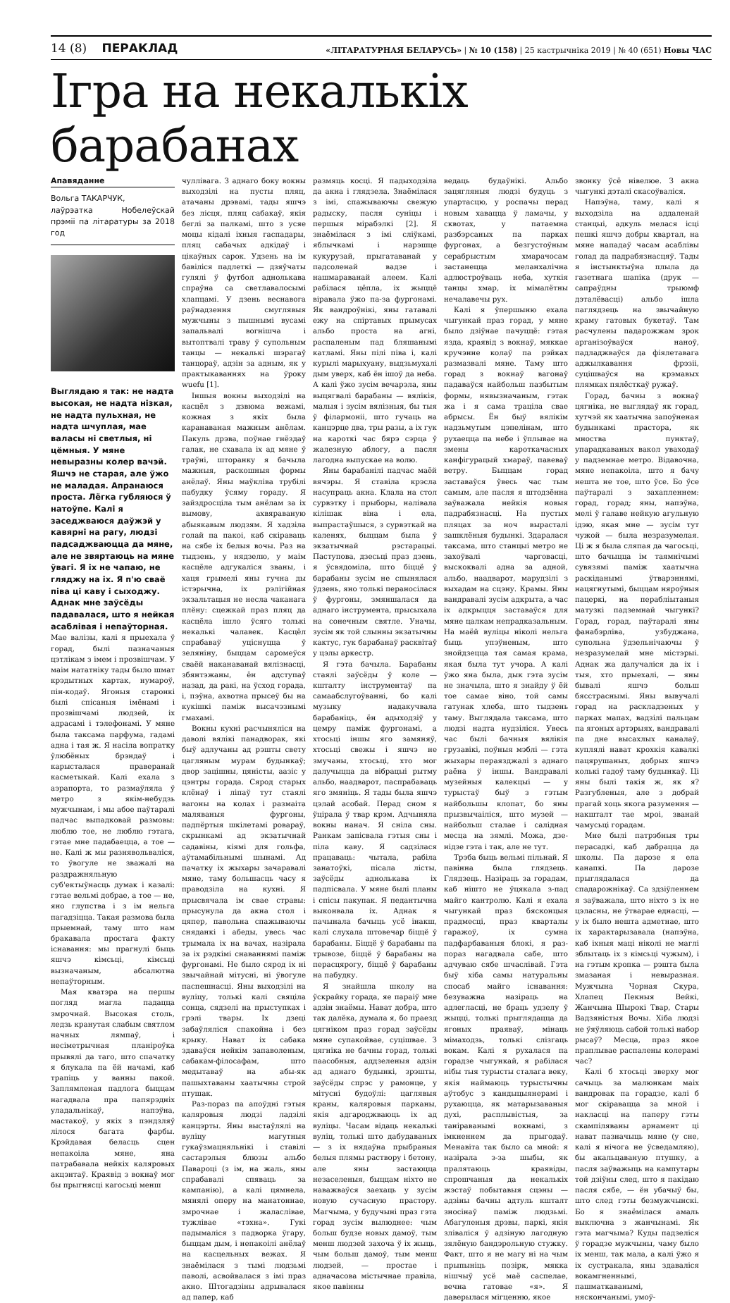14 (8) ПЕРАКЛАД
«ЛІТАРАТУРНАЯ БЕЛАРУСЬ» | № 10 (158) | 25 кастрычніка 2019 | № 40 (651) Новы ЧАС
Ігра на некалькіх барабанах
Апавяданне
Вольга ТАКАРЧУК,
лаўрэатка Нобелеўскай прэміі па літаратуры за 2018 год
Выглядаю я так: не надта высокая, не надта нізкая, не надта пульхная, не надта шчуплая, мае валасы ні светлыя, ні цёмныя. У мяне невыразны колер вачэй. Яшчэ не старая, але ўжо не маладая. Апранаюся проста. Лёгка губляюся ў натоўпе. Калі я заседжваюся даўжэй у кавярні на рагу, людзі падсаджваюцца да мяне, але не звяртаюць на мяне ўвагі. Я іх не чапаю, не гляджу на іх. Я п'ю сваё піва ці каву і сыходжу.
Аднак мне заўсёды падавалася, што я нейкая асаблівая і непаўторная.
Мае валізы, калі я прыехала ў горад, былі пазначаныя цэтлікам з імем і прозвішчам. У маім нататніку тады было шмат крэдытных картак, нумароў, пін-кодаў. Ягоныя старонкі былі спісаныя імёнамі і прозвішчамі людзей, іх адрасамі і тэлефонамі. У мяне была таксама парфума, гадамі адна і тая ж. Я насіла вопратку ўлюбёных брэндаў і карысталася праверанай касметыкай. Калі ехала з аэрапорта, то размаўляла ў метро з якім-небудзь мужчынам, і мы абое паўтаралі падчас выпадковай размовы: люблю тое, не люблю гэтага, гэтае мне падабаецца, а тое — не. Калі ж мы разнявольваліся, то ўвогуле не зважалі на раздражняльную суб'ектыўнасць думак і казалі: гэтае вельмі добрае, а тое — не, яно глупства і з ім нельга пагадзіцца. Такая размова была прыемнай, таму што нам бракавала простага факту існавання: мы прагнулі быць яшчэ кімсьці, кімсьці вызначаным, абсалютна непаўторным.
Мая кватэра на першы погляд магла падацца змрочнай. Высокая столь, ледзь кранутая слабым святлом начных лямпаў, і несіметрычная планіроўка прывялі да таго, што спачатку я блукала па ёй начамі, каб трапіць у ванны пакой. Заплямленая падлога быццам нагадвала пра папярэдніх уладальнікаў, напэўна, мастакоў, у якіх з пэндзляў лілося багата фарбы. Крэйдавая белаcць сцен непакоіла мяне, яна патрабавала нейкіх каляровых акцэнтаў. Краявід з вокнаў мог бы прыгнясці кагосьці менш
чуллівага. З аднаго боку вокны выходзілі на пусты пляц, атачаны дрэвамі, тады яшчэ без лісця, пляц сабакаў, якія беглі за палкамі, што з усяе моцы кідалі іхныя гаспадары, пляц сабачых адкідаў і цікаўных сарок. Удзень на ім бавіліся падлеткі — дзяўчаты гулялі ў футбол аднолькава спраўна са светлавалосымі хлапцамі. У дзень веснавога раўнадзення смуглявыя мужчыны з пышнымі вусамі запальвалі вогнішча і вытоптвалі траву ў супольным танцы — некалькі шэрагаў танцораў, адзін за адным, як у практыкаваннях на ўроку wuefu [1].
Іншыя вокны выходзілі на касцёл з дзвюма вежамі, кожная з якіх была каранаваная мажным анёлам. Пакуль дрэва, поўнае гнёздаў галак, не схавала іх ад мяне ў траўні, шторанку я бачыла мажныя, раскошныя формы анёлаў. Яны маўкліва трубілі пабудку ўсяму гораду. Я зайздросціла тым анёлам за іх вымову, ахвяраваную абыякавым людзям. Я хадзіла голай па пакоі, каб скіраваць на сябе іх белыя вочы. Раз на тыдзень, у нядзелю, у маім касцёле адгукаліся званы, і хаця грымелі яны гучна ды істэрычна, іх рэлігійная экзальтацыя не несла чаканага плёну: сцежкай праз пляц да касцёла ішло ўсяго толькі некалькі чалавек. Касцёл спрабаваў уціснуцца ў зеляніну, быццам саромеўся сваёй наканаванай вялізнасці, збянтэжаны, ён адступаў назад, да ракі, на ўсход горада, і, пэўна, ахвотна прысеў бы на кукішкі паміж высачэзнымі гмахамі.
Вокны кухні расчыняліся на даволі вялікі панадворак, які быў адлучаны ад рэшты свету цагляным мурам будынкаў; двор зацішны, цяністы, аазіс у цэнтры горада. Сярод старых клёнаў і ліпаў тут стаялі вагоны на колах і размаіта маляваныя фургоны, падпёртыя шкілетамі ровараў, скрынкамі ад экзатычнай садавіны, кіямі для гольфа, аўтамабільнымі шынамі. Ад пачатку іх жыхары зачаравалі мяне, таму большасць часу я праводзіла на кухні. Я прысвячала ім свае стравы: прысунула да акна стол і цяпер, павольна спажываючы сняданкі і абеды, увесь час трымала іх на вачах, назірала за іх рэдкімі снаваннямі паміж фургонамі. Не было сярод іх ні звычайнай мітусні, ні ўвогуле паспешнасці. Яны выходзілі на вуліцу, толькі калі свяціла сонца, сядзелі на прыступках і грэлі твары. Іх дзеці забаўляліся спакойна і без крыку. Нават іх сабака здаваўся нейкім запаволеным, сабакам-філосафам, што медытаваў на абы-як пашыхтаваны хаатычны строй птушак.
Раз-пораз па апоўдні гэтыя каляровыя людзі ладзілі канцэрты. Яны выстаўлялі на вуліцу магутныя гукаўзмацняльнікі і ставілі састарэлыя блюзы альбо Паварoці (з ім, на жаль, яны спрабавалі спяваць за кампанію), а калі цямнела, мянялі оперу на манатоннае, змрочнае і жаласлівае, тужлівае «тэхна». Гукі падымаліся з падворка ўгару, быццам дым, і непакоілі анёлаў на касцельных вежах. Я знаёмілася з тымі людзьмі паволі, асвойвалася з імі праз акно. Штогадзіны адрывалася ад папер, каб
размяць косці. Я падыходзіла да акна і глядзела. Знаёмілася з імі, спажываючы свежую радыску, пасля суніцы і першыя мірабэлкі [2]. Я знаёмілася з імі сліўкамі, яблычкамі і нарэшце кукурузай, прыгатаванай у падсоленай вадзе і нашмараванай алеем. Калі рабілася цёпла, іх жыццё віравала ўжо па-за фургонамі. Як вандроўнікі, яны гатавалі ежу на спіртавых прымусах альбо проста на агні, распаленым пад бляшанымі катламі. Яны пілі піва і, калі курылі марыхуану, выдзьмухалі дым уверх, каб ён ішоў да неба. А калі ўжо зусім вечарэла, яны выцягвалі барабаны — вялікія, малыя і зусім вялізныя, бы тыя ў філармоніі, што гучаць на канцэрце два, тры разы, а іх гук на кароткі час бярэ сэрца ў жалезную аблогу, а пасля лагодна выпускае на волю.
Яны барабанілі падчас маёй вячэры. Я ставіла крэсла насупраць акна. Клала на стол сурвэтку і прыборы, налівала кілішак віна і ела, выпрастаўшыся, з сурвэткай на каленях, быццам была ў экзатычнай рэстарацыі. Паступова, дзесьці праз дзень, я ўсвядоміла, што біццё ў барабаны зусім не спынялася ўдзень, яно толькі пераносілася ў фургоны, змяншалася да аднаго інструмента, прысыхала на сонечным святле. Уначы, зусім як той слынны экзатычны кактус, гук барабанаў расквітаў у цэлы аркестр.
Я гэта бачыла. Барабаны стаялі заўсёды ў коле — кшталту інструментаў па самаабслугоўванні, бо калі музыку надакучвала барабаніць, ён адыходзіў у цемру паміж фургонамі, а хтосьці іншы яго замяняў, хтосьці свежы і яшчэ не змучаны, хтосьці, хто мог далучыцца да вібрацыі рытму альбо, наадварот, паспрабаваць яго змяніць. Я тады была яшчэ цэлай асобай. Перад сном я ўцірала ў твар крэм. Адчыняла вокны нанач. Я сніла сны. Ранкам запісвала гэтыя сны і піла каву. Я садзілася працаваць: чытала, рабіла занатоўкі, пісала лісты, заўсёды аднолькава іх падпісвала. У мяне былі планы і спісы пакупак. Я педантычна выконвала іх. Аднак я пачынала бачыць усё інакш, калі слухала штовечар біццё ў барабаны. Біццё ў барабаны па трывозе, біццё ў барабаны на перасцярогу, біццё ў барабаны на пабудку.
Я знайшла школу на ўскрайку горада, яе параіў мне адзін знаёмы. Нават добра, што так далёка, думала я, бо праезд цягніком праз горад заўсёды мяне супакойвае, суцішвае. З цягніка не бачны горад, толькі паасобныя, аддзеленыя адзін ад аднаго будынкі, зрэшты, заўсёды спрэс у рамонце, у мітусні будоўлі: цаглявыя краны, каляровыя парканы, якія адгароджваюць іх ад вуліцы. Часам відаць некалькі вуліц, толькі што дабудаваных — з іх нядаўна прыбраныя белыя плямы раствору і бетону, але яны застаюцца незаселеныя, быццам ніхто не наважваўся заехаць у зусім новую сучасную прастору. Магчыма, у будучыні праз гэта горад зусім вылюднее: чым больш будзе новых дамоў, тым менш людзей захоча ў іх жыць, чым больш дамоў, тым менш людзей, — простае і адначасова містычнае правіла, якое павінны
ведаць будаўнікі. Альбо зацягляныя людзі будуць з упартасцю, у роспачы перад новым хавацца ў ламачы, у сквотах, у патаемна разбэрсаных па парках фургонах, а безгустоўным серабрыстым хмарачосам застанецца меланхалічна адлюстроўваць неба, хуткія танцы хмар, іх мімалётны нечалавечы рух.
Калі я ўпершыню ехала чыгункай праз горад, у мяне было дзіўнае пачуццё: гэтая язда, краявід з вокнаў, мяккае кручэнне колаў па рэйках размазвалі мяне. Таму што горад з вокнаў вагонаў падаваўся найбольш пазбытым формы, нявызначаным, гэтак жа і я сама траціла свае абрысы. Ён быў вялікім надзьмутым цэпелінам, што рухаецца па небе і ўплывае на змены кароткачасных канфігурацый хмараў, павеваў ветру. Быццам горад заставаўся ўвесь час тым самым, але пасля я штодзённа заўважала нейкія новыя падрабязнасці. На пустых пляцах за ноч выраcталі зашклёныя будынкі. Здаралася таксама, што станцыі метро не захоўвалі чарговасці, выскоквалі адна за адной, альбо, наадварот, марудзілі з выхадам на сцэну. Крамы. Яны вандравалі зусім адкрыта, а час іх адкрыцця заставаўся для мяне цалкам непрадказальным. На маёй вуліцы ніколі нельга быць упэўненым, што знойдзецца тая самая крама, якая была тут учора. А калі ўжо яна была, дык гэта зусім не значыла, што я знайду ў ёй тое самае віно, той самы гатунак хлеба, што тыдзень таму. Выглядала таксама, што людзі надта нудзіліся. Увесь час былі бачныя вялікія грузавікі, поўныя мэблі — гэта жыхары пераязджалі з аднаго раёна ў іншы. Вандравалі музейныя калекцыі — у турыстаў быў з гэтым найбольшы клопат, бо яны прызвычаіліся, што музей — найбольш сталае і салідная месца на зямлі. Можа, дзе-нідзе гэта і так, але не тут.
Трэба быць вельмі пільнай. Я павінна была глядзець. Глядзець. Назіраць за горадам, каб нішто не ўцякала з-пад майго кантролю. Калі я ехала чыгункай праз бясконцыя прадмесці, праз кварталы гаражоў, іх сумна падфарбаваныя блокі, я раз-пораз нагадвала сабе, што адчуваю сябе шчаслівай. Гэта быў хіба самы натуральны спосаб майго існавання: безуважна назіраць на адлегласці, не браць удзелу ў жыцці, толькі прыглядацца да ягоных праяваў, мінаць мімаходзь, толькі слізгаць вокам. Калі я рухалася па горадзе чыгункай, я рабілася нібы тыя турысты сталага веку, якія наймаюць турыстычны аўтобус з кандыцыянерамі і рухаюцца, як матарызаваныя духі, расплывістыя, за таніраванымі вокнамі, з імкненнем да прыгодаў. Менавіта так было са мной: я назірала з-за шыбы, як пралятаюць краявіды, спрошчаныя да некалькіх жэстаў побытавыя сцэны — адзіны бачны адтуль кшталт зносінаў паміж людзьмі. Абагуленыя дрэвы, паркі, якія зліваліся ў адзіную лагодную зялёную бандэрольную стужку. Факт, што я не магу ні на чым прыпыніць позірк, мякка нішчыў усё маё саспелае, вечна гатовае «я». Я даверылася мігценню, якое
звонку ўсё нівелюе. З акна чыгункі дэталі скасоўваліся.
Напэўна, таму, калі я выходзіла на аддаленай станцыі, адкуль мелася ісці пешкі яшчэ добры квартал, на мяне нападаў часам асаблівы голад да падрабязнасцяў. Тады я інстынктыўна плыла да газетнага шапіка (друк — сапраўдны трыюмф дэталёвасці) альбо ішла паглядзець на звычайную краму гатовых букетаў. Там расчулены падарожжам зрок арганізоўваўся наноў, падладжваўся да фіялетавага аджылкавання фрэзіі, суцішваўся на крэмавых плямках пялёсткаў ружаў.
Горад, бачны з вокнаў цягніка, не выглядаў як горад, хутчэй як хаатычна запоўненая будынкамі прастора, як мноства пунктаў, упарадкаваных вакол уваходаў у падземнае метро. Відавочна, мяне непакоіла, што я бачу нешта не тое, што ўсе. Бо ўсе паўтаралі з захапленнем: горад, горад; яны, напэўна, мелі ў галаве нейкую агульную ідэю, якая мне — зусім тут чужой — была незразумелая. Ці ж я была сляпая да чагосьці, што бачыцца ім таямнічымі сувязямі паміж хаатычна раскіданымі ўтварэннямі, нацягнутымі, быццам няроўныя пацеркі, на перабліытаныя матузкі падземнай чыгункі? Горад, горад, паўтаралі яны фанабэрліва, узбуджана, супольна ўдзельнічаючы ў незразумелай мне містэрыі. Аднак жа далучаліся да іх і тыя, хто прыехалі, — яны бывалі яшчэ больш бясстраснымі. Яны вывучалі горад на раскладзеных у парках мапах, вадзілі пальцам па ягоных артэрыях, вандравалі па дне высахлых каналаў, куплялі нават крохкія кавалкі пацярушаных, добрых яшчэ колькі гадоў таму будынкаў. Ці яны былі такія ж, як я? Разгубленыя, але з добрай прагай хоць якога разумення — накшталт тае мроі, званай чамусьці горадам.
Мне былі патрэбныя тры перасадкі, каб дабрацца да школы. Па дарозе я ела канапкі. Па дарозе прыглядалася да спадарожнікаў. Са здзіўленнем я заўважала, што ніхто з іх не цэласны, не ўтварае еднасці, — у іх было нешта адметнае, што іх характарызавала (напэўна, каб іхныя маці ніколі не маглі зблытаць іх з кімсьці чужым), і на гэтым кропка — рэшта была змазаная і невыразная. Мужчына Чорная Скура, Хлапец Пекныя Вейкі, Жанчына Шырокі Твар, Стары Вадзяністыя Вочы. Хіба людзі не ўяўляюць сабой толькі набор рысаў? Месца, праз якое праплывае распалены колерамі час?
Калі б хтосьці зверху мог сачыць за малюнкам маіх вандровак па горадзе, калі б мог скіравацца за мной і накласці на паперу гэты скампіляваны арнамент ці нават пазначыць мяне (у сне, калі я нічога не ўсведамляю), бы акальцаваную птушку, а пасля заўважыць на кампутары той дзіўны след, што я пакідаю пасля сябе, — ён убачыў бы, што след гэты безмужчынскі. Бо я знаёмілася амаль выключна з жанчынамі. Як гэта магчыма? Куды падзеліся ў горадзе мужчыны, чаму было іх менш, так мала, а калі ўжо я іх сустракала, яны здаваліся вокамгненнымі, пашматкаванымі, няскончанымі, умоў-